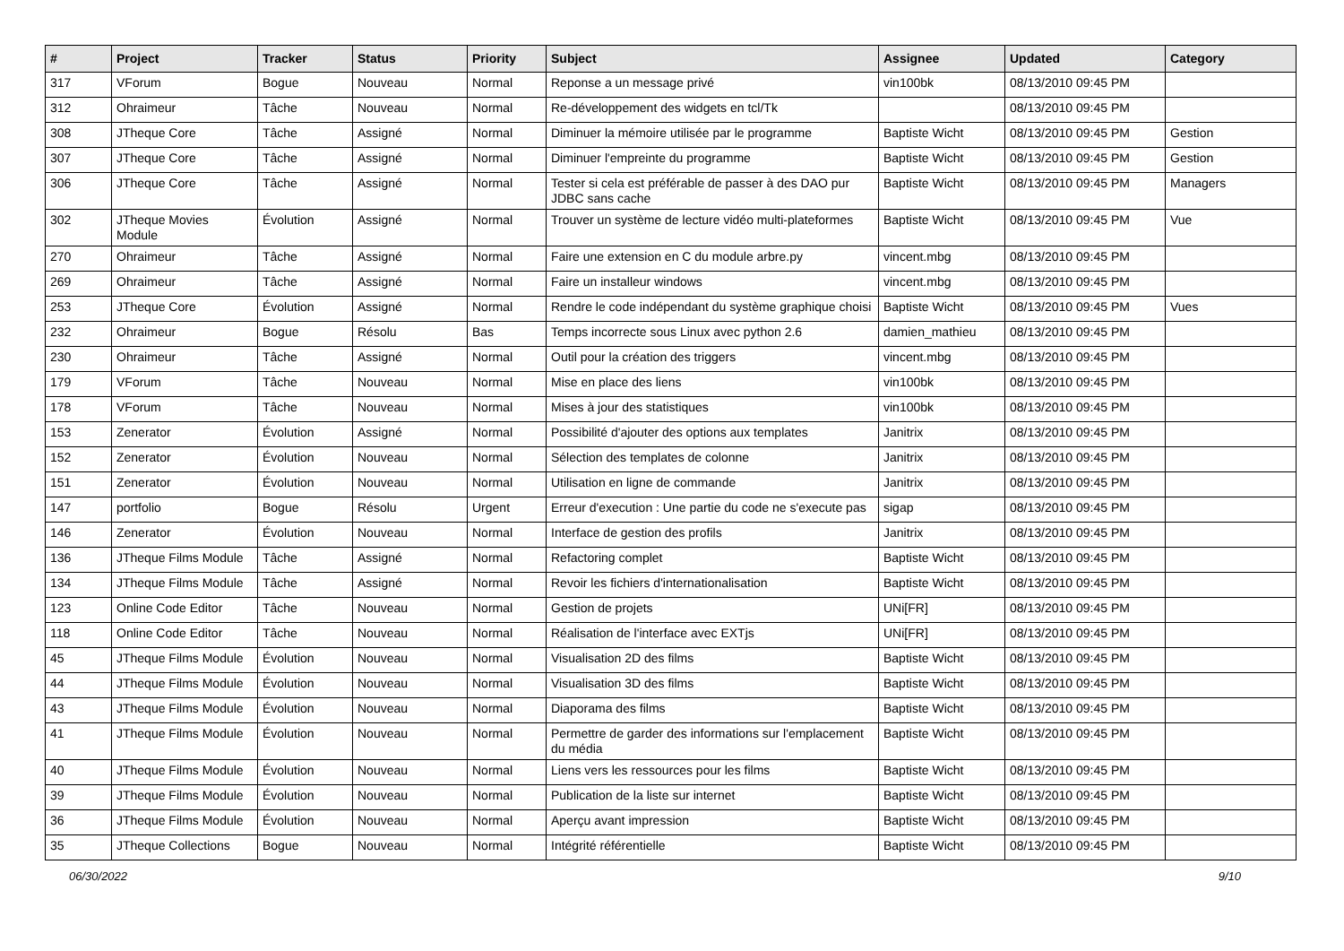| # | Project | Tracker | Status | Priority | Subject | Assignee | Updated | Category |
| --- | --- | --- | --- | --- | --- | --- | --- | --- |
| 317 | VForum | Bogue | Nouveau | Normal | Reponse a un message privé | vin100bk | 08/13/2010 09:45 PM | |
| 312 | Ohraimeur | Tâche | Nouveau | Normal | Re-développement des widgets en tcl/Tk | | 08/13/2010 09:45 PM | |
| 308 | JTheque Core | Tâche | Assigné | Normal | Diminuer la mémoire utilisée par le programme | Baptiste Wicht | 08/13/2010 09:45 PM | Gestion |
| 307 | JTheque Core | Tâche | Assigné | Normal | Diminuer l'empreinte du programme | Baptiste Wicht | 08/13/2010 09:45 PM | Gestion |
| 306 | JTheque Core | Tâche | Assigné | Normal | Tester si cela est préférable de passer à des DAO pur JDBC sans cache | Baptiste Wicht | 08/13/2010 09:45 PM | Managers |
| 302 | JTheque Movies Module | Évolution | Assigné | Normal | Trouver un système de lecture vidéo multi-plateformes | Baptiste Wicht | 08/13/2010 09:45 PM | Vue |
| 270 | Ohraimeur | Tâche | Assigné | Normal | Faire une extension en C du module arbre.py | vincent.mbg | 08/13/2010 09:45 PM | |
| 269 | Ohraimeur | Tâche | Assigné | Normal | Faire un installeur windows | vincent.mbg | 08/13/2010 09:45 PM | |
| 253 | JTheque Core | Évolution | Assigné | Normal | Rendre le code indépendant du système graphique choisi | Baptiste Wicht | 08/13/2010 09:45 PM | Vues |
| 232 | Ohraimeur | Bogue | Résolu | Bas | Temps incorrecte sous Linux avec python 2.6 | damien_mathieu | 08/13/2010 09:45 PM | |
| 230 | Ohraimeur | Tâche | Assigné | Normal | Outil pour la création des triggers | vincent.mbg | 08/13/2010 09:45 PM | |
| 179 | VForum | Tâche | Nouveau | Normal | Mise en place des liens | vin100bk | 08/13/2010 09:45 PM | |
| 178 | VForum | Tâche | Nouveau | Normal | Mises à jour des statistiques | vin100bk | 08/13/2010 09:45 PM | |
| 153 | Zenerator | Évolution | Assigné | Normal | Possibilité d'ajouter des options aux templates | Janitrix | 08/13/2010 09:45 PM | |
| 152 | Zenerator | Évolution | Nouveau | Normal | Sélection des templates de colonne | Janitrix | 08/13/2010 09:45 PM | |
| 151 | Zenerator | Évolution | Nouveau | Normal | Utilisation en ligne de commande | Janitrix | 08/13/2010 09:45 PM | |
| 147 | portfolio | Bogue | Résolu | Urgent | Erreur d'execution : Une partie du code ne s'execute pas | sigap | 08/13/2010 09:45 PM | |
| 146 | Zenerator | Évolution | Nouveau | Normal | Interface de gestion des profils | Janitrix | 08/13/2010 09:45 PM | |
| 136 | JTheque Films Module | Tâche | Assigné | Normal | Refactoring complet | Baptiste Wicht | 08/13/2010 09:45 PM | |
| 134 | JTheque Films Module | Tâche | Assigné | Normal | Revoir les fichiers d'internationalisation | Baptiste Wicht | 08/13/2010 09:45 PM | |
| 123 | Online Code Editor | Tâche | Nouveau | Normal | Gestion de projets | UNi[FR] | 08/13/2010 09:45 PM | |
| 118 | Online Code Editor | Tâche | Nouveau | Normal | Réalisation de l'interface avec EXTjs | UNi[FR] | 08/13/2010 09:45 PM | |
| 45 | JTheque Films Module | Évolution | Nouveau | Normal | Visualisation 2D des films | Baptiste Wicht | 08/13/2010 09:45 PM | |
| 44 | JTheque Films Module | Évolution | Nouveau | Normal | Visualisation 3D des films | Baptiste Wicht | 08/13/2010 09:45 PM | |
| 43 | JTheque Films Module | Évolution | Nouveau | Normal | Diaporama des films | Baptiste Wicht | 08/13/2010 09:45 PM | |
| 41 | JTheque Films Module | Évolution | Nouveau | Normal | Permettre de garder des informations sur l'emplacement du média | Baptiste Wicht | 08/13/2010 09:45 PM | |
| 40 | JTheque Films Module | Évolution | Nouveau | Normal | Liens vers les ressources pour les films | Baptiste Wicht | 08/13/2010 09:45 PM | |
| 39 | JTheque Films Module | Évolution | Nouveau | Normal | Publication de la liste sur internet | Baptiste Wicht | 08/13/2010 09:45 PM | |
| 36 | JTheque Films Module | Évolution | Nouveau | Normal | Aperçu avant impression | Baptiste Wicht | 08/13/2010 09:45 PM | |
| 35 | JTheque Collections | Bogue | Nouveau | Normal | Intégrité référentielle | Baptiste Wicht | 08/13/2010 09:45 PM | |
06/30/2022 9/10